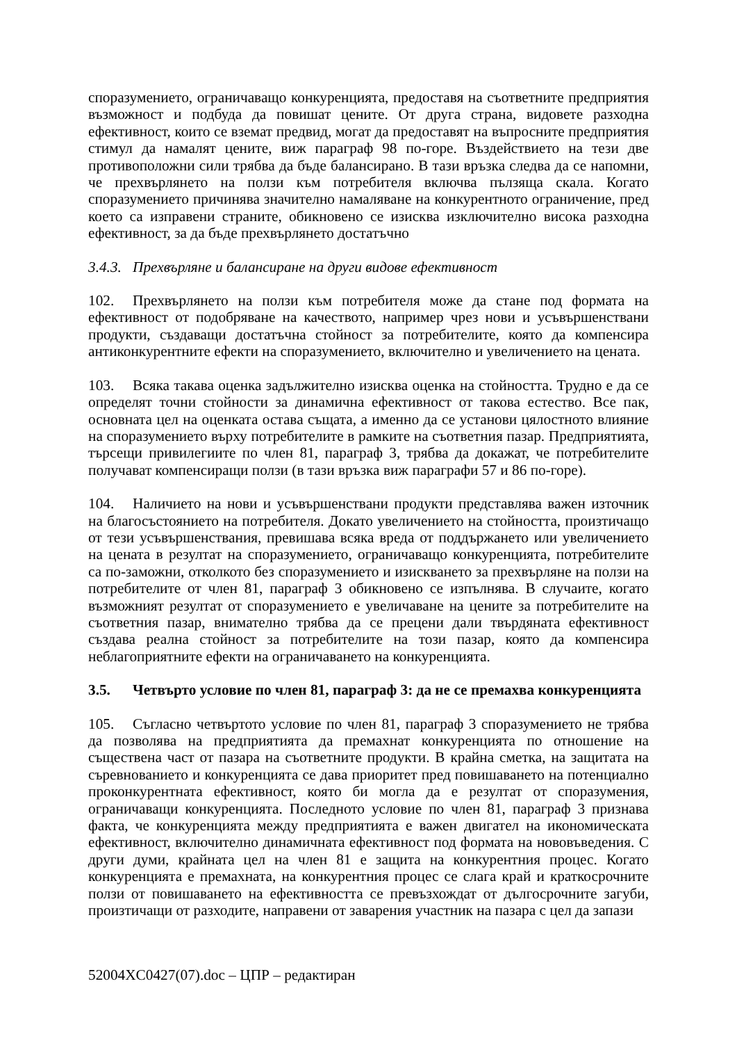споразумението, ограничаващо конкуренцията, предоставя на съответните предприятия възможност и подбуда да повишат цените. От друга страна, видовете разходна ефективност, които се вземат предвид, могат да предоставят на въпросните предприятия стимул да намалят цените, виж параграф 98 по-горе. Въздействието на тези две противоположни сили трябва да бъде балансирано. В тази връзка следва да се напомни, че прехвърлянето на ползи към потребителя включва пълзяща скала. Когато споразумението причинява значително намаляване на конкурентното ограничение, пред което са изправени страните, обикновено се изисква изключително висока разходна ефективност, за да бъде прехвърлянето достатъчно
3.4.3. Прехвърляне и балансиране на други видове ефективност
102. Прехвърлянето на ползи към потребителя може да стане под формата на ефективност от подобряване на качеството, например чрез нови и усъвършенствани продукти, създаващи достатъчна стойност за потребителите, която да компенсира антиконкурентните ефекти на споразумението, включително и увеличението на цената.
103. Всяка такава оценка задължително изисква оценка на стойността. Трудно е да се определят точни стойности за динамична ефективност от такова естество. Все пак, основната цел на оценката остава същата, а именно да се установи цялостното влияние на споразумението върху потребителите в рамките на съответния пазар. Предприятията, търсещи привилегиите по член 81, параграф 3, трябва да докажат, че потребителите получават компенсиращи ползи (в тази връзка виж параграфи 57 и 86 по-горе).
104. Наличието на нови и усъвършенствани продукти представлява важен източник на благосъстоянието на потребителя. Докато увеличението на стойността, произтичащо от тези усъвършенствания, превишава всяка вреда от поддържането или увеличението на цената в резултат на споразумението, ограничаващо конкуренцията, потребителите са по-заможни, отколкото без споразумението и изискването за прехвърляне на ползи на потребителите от член 81, параграф 3 обикновено се изпълнява. В случаите, когато възможният резултат от споразумението е увеличаване на цените за потребителите на съответния пазар, внимателно трябва да се прецени дали твърдяната ефективност създава реална стойност за потребителите на този пазар, която да компенсира неблагоприятните ефекти на ограничаването на конкуренцията.
3.5. Четвърто условие по член 81, параграф 3: да не се премахва конкуренцията
105. Съгласно четвъртото условие по член 81, параграф 3 споразумението не трябва да позволява на предприятията да премахнат конкуренцията по отношение на съществена част от пазара на съответните продукти. В крайна сметка, на защитата на съревнованието и конкуренцията се дава приоритет пред повишаването на потенциално проконкурентната ефективност, която би могла да е резултат от споразумения, ограничаващи конкуренцията. Последното условие по член 81, параграф 3 признава факта, че конкуренцията между предприятията е важен двигател на икономическата ефективност, включително динамичната ефективност под формата на нововъведения. С други думи, крайната цел на член 81 е защита на конкурентния процес. Когато конкуренцията е премахната, на конкурентния процес се слага край и краткосрочните ползи от повишаването на ефективността се превъзхождат от дългосрочните загуби, произтичащи от разходите, направени от заварения участник на пазара с цел да запази
52004XC0427(07).doc – ЦПР – редактиран